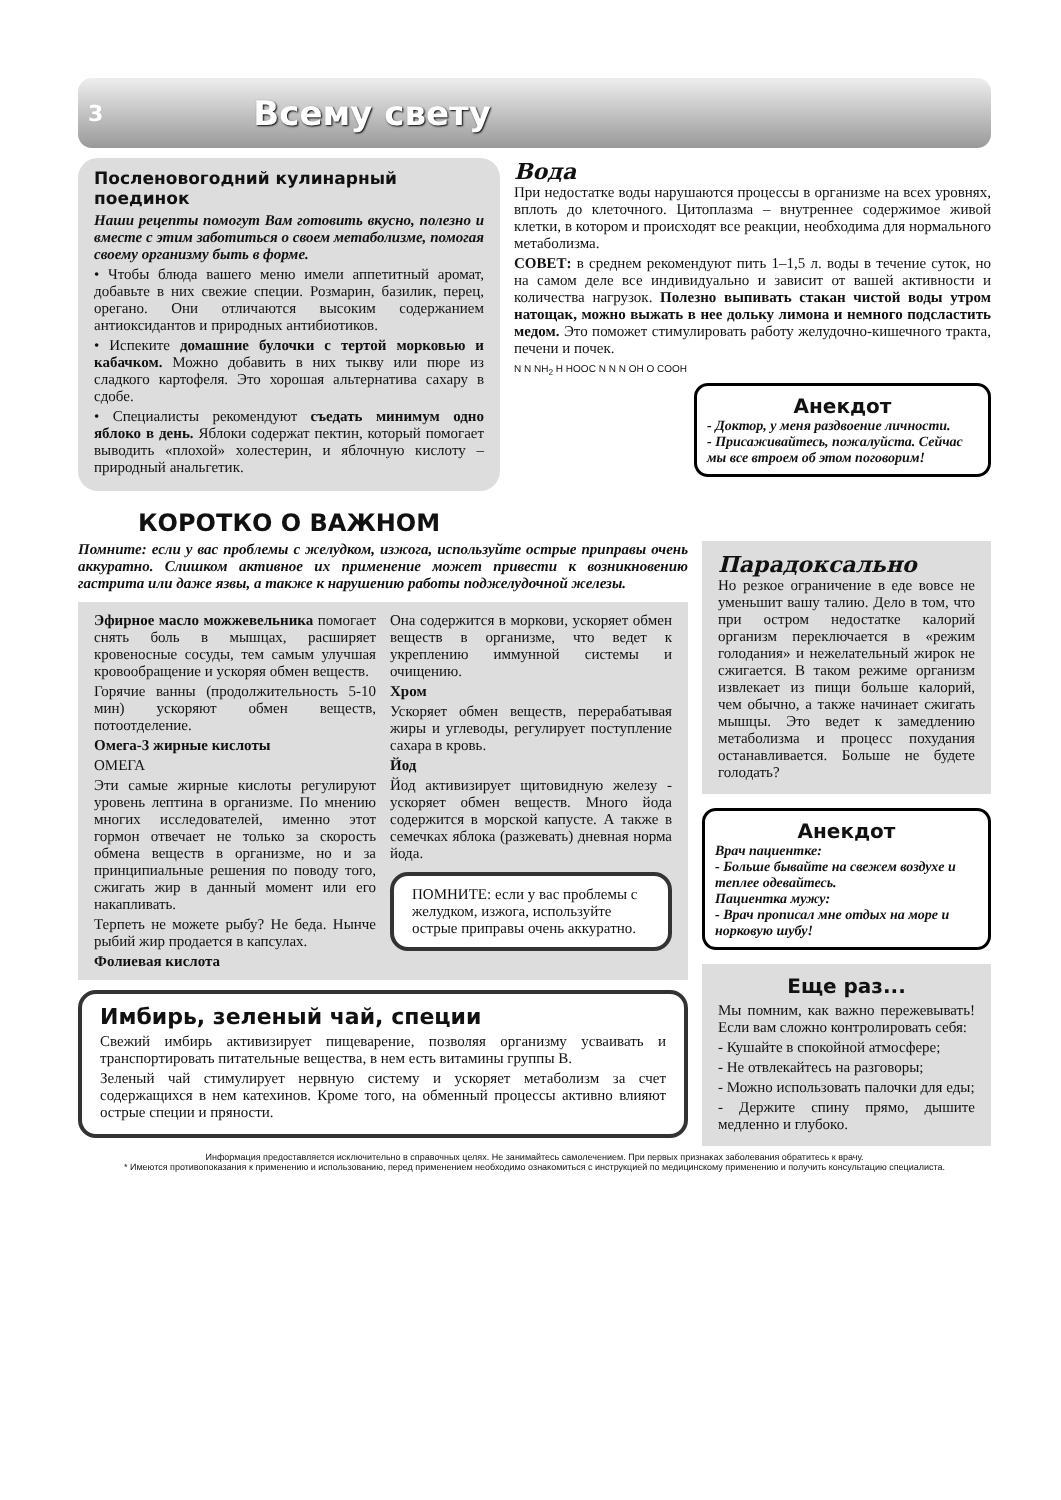3 Всему свету
Послeновогодний кулинарный поединок
Наши рецепты помогут Вам готовить вкусно, полезно и вместе с этим заботиться о своем метаболизме, помогая своему организму быть в форме.
• Чтобы блюда вашего меню имели аппетитный аромат, добавьте в них свежие специи. Розмарин, базилик, перец, орегано. Они отличаются высоким содержанием антиоксидантов и природных антибиотиков.
• Испеките домашние булочки с тертой морковью и кабачком. Можно добавить в них тыкву или пюре из сладкого картофеля. Это хорошая альтернатива сахару в сдобе.
• Специалисты рекомендуют съедать минимум одно яблоко в день. Яблоки содержат пектин, который помогает выводить «плохой» холестерин, и яблочную кислоту – природный анальгетик.
Вода
При недостатке воды нарушаются процессы в организме на всех уровнях, вплоть до клеточного. Цитоплазма – внутреннее содержимое живой клетки, в котором и происходят все реакции, необходима для нормального метаболизма.
СОВЕТ: в среднем рекомендуют пить 1–1,5 л. воды в течение суток, но на самом деле все индивидуально и зависит от вашей активности и количества нагрузок. Полезно выпивать стакан чистой воды утром натощак, можно выжать в нее дольку лимона и немного подсластить медом. Это поможет стимулировать работу желудочно-кишечного тракта, печени и почек.
N N NH<sub>2</sub> H HOOC N N N OH O COOH
Анекдот
- Доктор, у меня раздвоение личности.
- Присаживайтесь, пожалуйста. Сейчас мы все втроем об этом поговорим!
КОРОТКО О ВАЖНОМ
Помните: если у вас проблемы с желудком, изжога, используйте острые приправы очень аккуратно. Слишком активное их применение может привести к возникновению гастрита или даже язвы, а также к нарушению работы поджелудочной железы.
Эфирное масло можжевельника помогает снять боль в мышцах, расширяет кровеносные сосуды, тем самым улучшая кровообращение и ускоряя обмен веществ.
Горячие ванны (продолжительность 5-10 мин) ускоряют обмен веществ, потоотделение.
Омега-3 жирные кислоты
ОМЕГА
Эти самые жирные кислоты регулируют уровень лептина в организме. По мнению многих исследователей, именно этот гормон отвечает не только за скорость обмена веществ в организме, но и за принципиальные решения по поводу того, сжигать жир в данный момент или его накапливать.
Терпеть не можете рыбу? Не беда. Нынче рыбий жир продается в капсулах.
Фолиевая кислота
Она содержится в моркови, ускоряет обмен веществ в организме, что ведет к укреплению иммунной системы и очищению.
Хром
Ускоряет обмен веществ, перерабатывая жиры и углеводы, регулирует поступление сахара в кровь.
Йод
Йод активизирует щитовидную железу - ускоряет обмен веществ. Много йода содержится в морской капусте. А также в семечках яблока (разжевать) дневная норма йода.
ПОМНИТЕ: если у вас проблемы с желудком, изжога, используйте острые приправы очень аккуратно.
Имбирь, зеленый чай, специи
Свежий имбирь активизирует пищеварение, позволяя организму усваивать и транспортировать питательные вещества, в нем есть витамины группы B.
Зеленый чай стимулирует нервную систему и ускоряет метаболизм за счет содержащихся в нем катехинов. Кроме того, на обменный процессы активно влияют острые специи и пряности.
Парадоксально
Но резкое ограничение в еде вовсе не уменьшит вашу талию. Дело в том, что при остром недостатке калорий организм переключается в «режим голодания» и нежелательный жирок не сжигается. В таком режиме организм извлекает из пищи больше калорий, чем обычно, а также начинает сжигать мышцы. Это ведет к замедлению метаболизма и процесс похудания останавливается. Больше не будете голодать?
Анекдот
Врач пациентке:
- Больше бывайте на свежем воздухе и теплее одевайтесь.
Пациентка мужу:
- Врач прописал мне отдых на море и норковую шубу!
Еще раз...
Мы помним, как важно пережевывать! Если вам сложно контролировать себя:
- Кушайте в спокойной атмосфере;
- Не отвлекайтесь на разговоры;
- Можно использовать палочки для еды;
- Держите спину прямо, дышите медленно и глубоко.
Информация предоставляется исключительно в справочных целях. Не занимайтесь самолечением. При первых признаках заболевания обратитесь к врачу.
* Имеются противопоказания к применению и использованию, перед применением необходимо ознакомиться с инструкцией по медицинскому применению и получить консультацию специалиста.